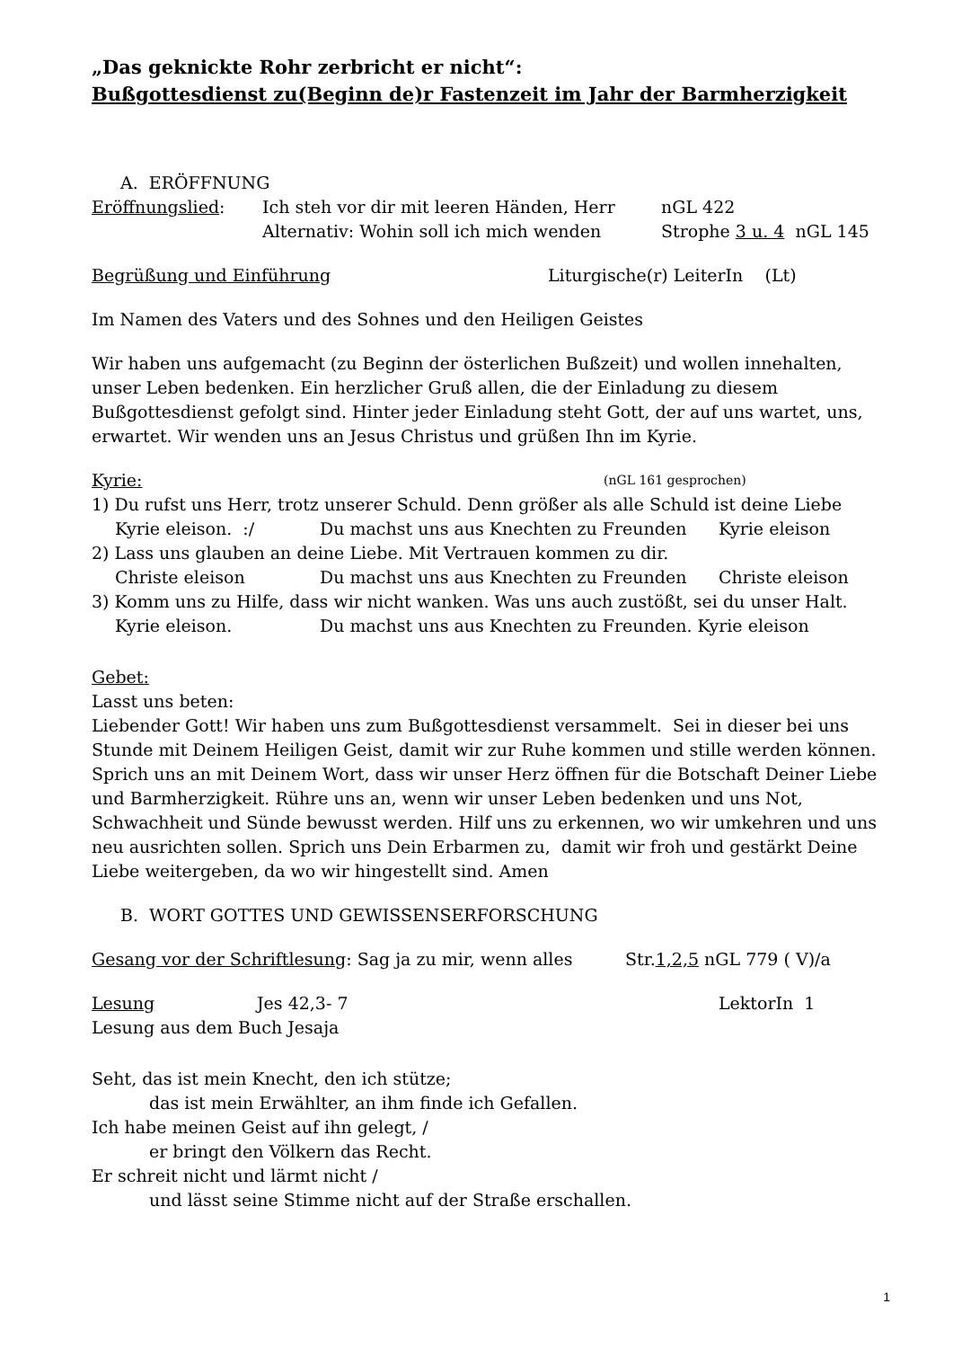„Das geknickte Rohr zerbricht er nicht“:
Bußgottesdienst zu(Beginn de)r Fastenzeit im Jahr der Barmherzigkeit
A. ERÖFFNUNG
Eröffnungslied: Ich steh vor dir mit leeren Händen, Herr nGL 422
Alternativ: Wohin soll ich mich wenden Strophe 3 u. 4 nGL 145
Begrüßung und Einführung Liturgische(r) LeiterIn (Lt)
Im Namen des Vaters und des Sohnes und den Heiligen Geistes
Wir haben uns aufgemacht (zu Beginn der österlichen Bußzeit) und wollen innehalten, unser Leben bedenken. Ein herzlicher Gruß allen, die der Einladung zu diesem Bußgottesdienst gefolgt sind. Hinter jeder Einladung steht Gott, der auf uns wartet, uns, erwartet. Wir wenden uns an Jesus Christus und grüßen Ihn im Kyrie.
Kyrie: (nGL 161 gesprochen)
1) Du rufst uns Herr, trotz unserer Schuld. Denn größer als alle Schuld ist deine Liebe
Kyrie eleison. :/ Du machst uns aus Knechten zu Freunden Kyrie eleison
2) Lass uns glauben an deine Liebe. Mit Vertrauen kommen zu dir.
Christe eleison Du machst uns aus Knechten zu Freunden Christe eleison
3) Komm uns zu Hilfe, dass wir nicht wanken. Was uns auch zustößt, sei du unser Halt.
Kyrie eleison. Du machst uns aus Knechten zu Freunden. Kyrie eleison
Gebet:
Lasst uns beten:
Liebender Gott! Wir haben uns zum Bußgottesdienst versammelt. Sei in dieser bei uns Stunde mit Deinem Heiligen Geist, damit wir zur Ruhe kommen und stille werden können. Sprich uns an mit Deinem Wort, dass wir unser Herz öffnen für die Botschaft Deiner Liebe und Barmherzigkeit. Rühre uns an, wenn wir unser Leben bedenken und uns Not, Schwachheit und Sünde bewusst werden. Hilf uns zu erkennen, wo wir umkehren und uns neu ausrichten sollen. Sprich uns Dein Erbarmen zu, damit wir froh und gestärkt Deine Liebe weitergeben, da wo wir hingestellt sind. Amen
B. WORT GOTTES UND GEWISSENSERFORSCHUNG
Gesang vor der Schriftlesung: Sag ja zu mir, wenn alles Str.1,2,5 nGL 779 ( V)/a
Lesung Jes 42,3- 7 LektorIn 1
Lesung aus dem Buch Jesaja
Seht, das ist mein Knecht, den ich stütze;
das ist mein Erwählter, an ihm finde ich Gefallen.
Ich habe meinen Geist auf ihn gelegt, /
er bringt den Völkern das Recht.
Er schreit nicht und lärmt nicht /
und lässt seine Stimme nicht auf der Straße erschallen.
1